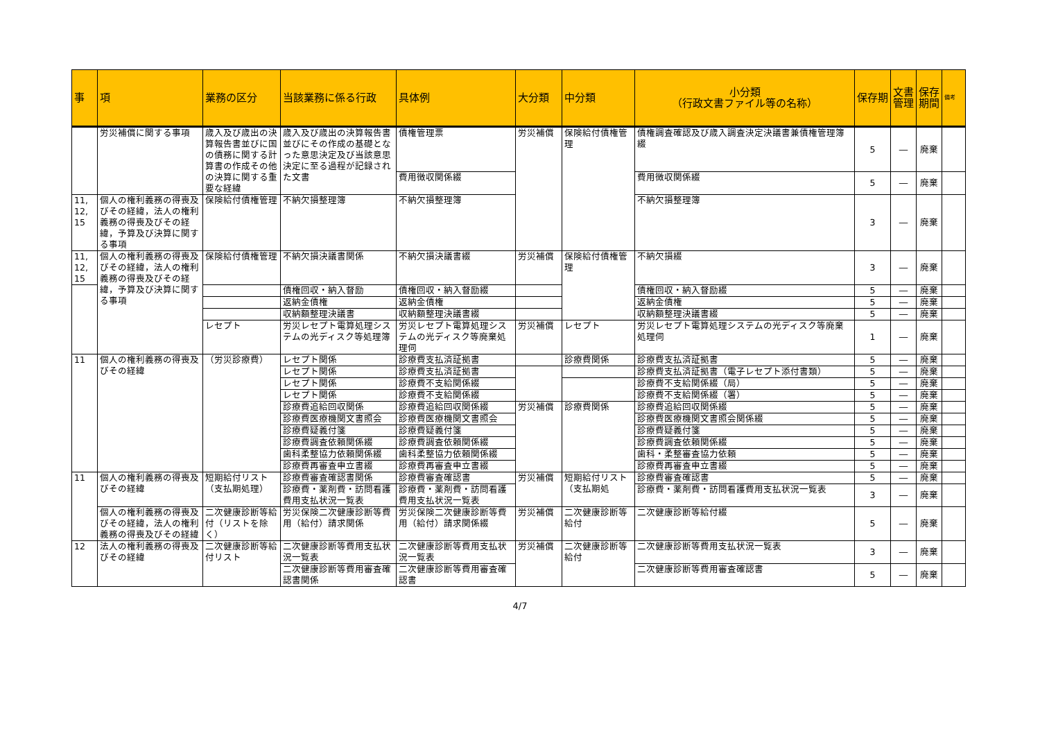| 事 | 項 | 業務の区分 | 当該業務に係る行政 | 具体例 | 大分類 | 中分類 | 小分類 （行政文書ファイル等の名称） | 保存期 | 文書管理 | 保存期間 | 備考 |
| --- | --- | --- | --- | --- | --- | --- | --- | --- | --- | --- | --- |
| | 労災補償に関する事項 | 歳入及び歳出の決算報告書並びに国の債務に関する計算書の作成その他の決算に関する重要な経緯 | 歳入及び歳出の決算報告書並びにその作成の基礎となった意思決定及び当該意思決定に至る過程が記録された文書 | 債権管理票 | 労災補償 | 保険給付債権管理 | 債権調査確認及び歳入調査決定決議書兼債権管理簿綴 | 5 | ― | 廃棄 | |
| | | | | 費用徴収関係綴 | | | 費用徴収関係綴 | 5 | ― | 廃棄 | |
| 11, 12, 15 | 個人の権利義務の得喪及びその経緯，法人の権利義務の得喪及びその経緯，予算及び決算に関する事項 | 保険給付債権管理 | 不納欠損整理簿 | 不納欠損整理簿 | | | 不納欠損整理簿 | 3 | ― | 廃棄 | |
| 11, 12, 15 | 個人の権利義務の得喪及びその経緯，法人の権利義務の得喪及びその経緯，予算及び決算に関する事項 | 保険給付債権管理 | 不納欠損決議書関係 | 不納欠損決議書綴 | 労災補償 | 保険給付債権管理 | 不納欠損綴 | 3 | ― | 廃棄 | |
| | | | 債権回収・納入督励 | 債権回収・納入督励綴 | | | 債権回収・納入督励綴 | 5 | ― | 廃棄 | |
| | | | 返納金債権 | 返納金債権 | | | 返納金債権 | 5 | ― | 廃棄 | |
| | | | 収納額整理決議書 | 収納額整理決議書綴 | | | 収納額整理決議書綴 | 5 | ― | 廃棄 | |
| | | レセプト | 労災レセプト電算処理システムの光ディスク等処理簿 | 労災レセプト電算処理システムの光ディスク等廃棄処理伺 | 労災補償 | レセプト | 労災レセプト電算処理システムの光ディスク等廃棄処理伺 | 1 | ― | 廃棄 | |
| 11 | 個人の権利義務の得喪及びその経緯 | （労災診療費） | レセプト関係 | 診療費支払済証拠書 | | 診療費関係 | 診療費支払済証拠書 | 5 | ― | 廃棄 | |
| | | | レセプト関係 | 診療費支払済証拠書 | | | 診療費支払済証拠書（電子レセプト添付書類） | 5 | ― | 廃棄 | |
| | | | レセプト関係 | 診療費不支給関係綴 | | | 診療費不支給関係綴（局） | 5 | ― | 廃棄 | |
| | | | レセプト関係 | 診療費不支給関係綴 | | | 診療費不支給関係綴（署） | 5 | ― | 廃棄 | |
| | | | 診療費追給回収関係 | 診療費追給回収関係綴 | 労災補償 | 診療費関係 | 診療費追給回収関係綴 | 5 | ― | 廃棄 | |
| | | | 診療費医療機関文書照会 | 診療費医療機関文書照会 | | | 診療費医療機関文書照会関係綴 | 5 | ― | 廃棄 | |
| | | | 診療費疑義付箋 | 診療費疑義付箋 | | | 診療費疑義付箋 | 5 | ― | 廃棄 | |
| | | | 診療費調査依頼関係綴 | 診療費調査依頼関係綴 | | | 診療費調査依頼関係綴 | 5 | ― | 廃棄 | |
| | | | 歯科柔整協力依頼関係綴 | 歯科柔整協力依頼関係綴 | | | 歯科・柔整審査協力依頼 | 5 | ― | 廃棄 | |
| | | | 診療費再審査申立書綴 | 診療費再審査申立書綴 | | | 診療費再審査申立書綴 | 5 | ― | 廃棄 | |
| 11 | 個人の権利義務の得喪及びその経緯 | 短期給付リスト（支払期処理） | 診療費審査確認書関係 | 診療費審査確認書 | 労災補償 | 短期給付リスト（支払期処 | 診療費審査確認書 | 5 | ― | 廃棄 | |
| | | | 診療費・薬剤費・訪問看護費用支払状況一覧表 | 診療費・薬剤費・訪問看護費用支払状況一覧表 | | | 診療費・薬剤費・訪問看護費用支払状況一覧表 | 3 | ― | 廃棄 | |
| | 個人の権利義務の得喪及びその経緯，法人の権利義務の得喪及びその経緯 | 二次健康診断等給付（リストを除く） | 労災保険二次健康診断等費用（給付）請求関係 | 労災保険二次健康診断等費用（給付）請求関係綴 | 労災補償 | 二次健康診断等給付 | 二次健康診断等給付綴 | 5 | ― | 廃棄 | |
| 12 | 法人の権利義務の得喪及びその経緯 | 二次健康診断等給付リスト | 二次健康診断等費用支払状況一覧表 | 二次健康診断等費用支払状況一覧表 | 労災補償 | 二次健康診断等給付 | 二次健康診断等費用支払状況一覧表 | 3 | ― | 廃棄 | |
| | | | 二次健康診断等費用審査確認書関係 | 二次健康診断等費用審査確認書 | | | 二次健康診断等費用審査確認書 | 5 | ― | 廃棄 | |
4/7